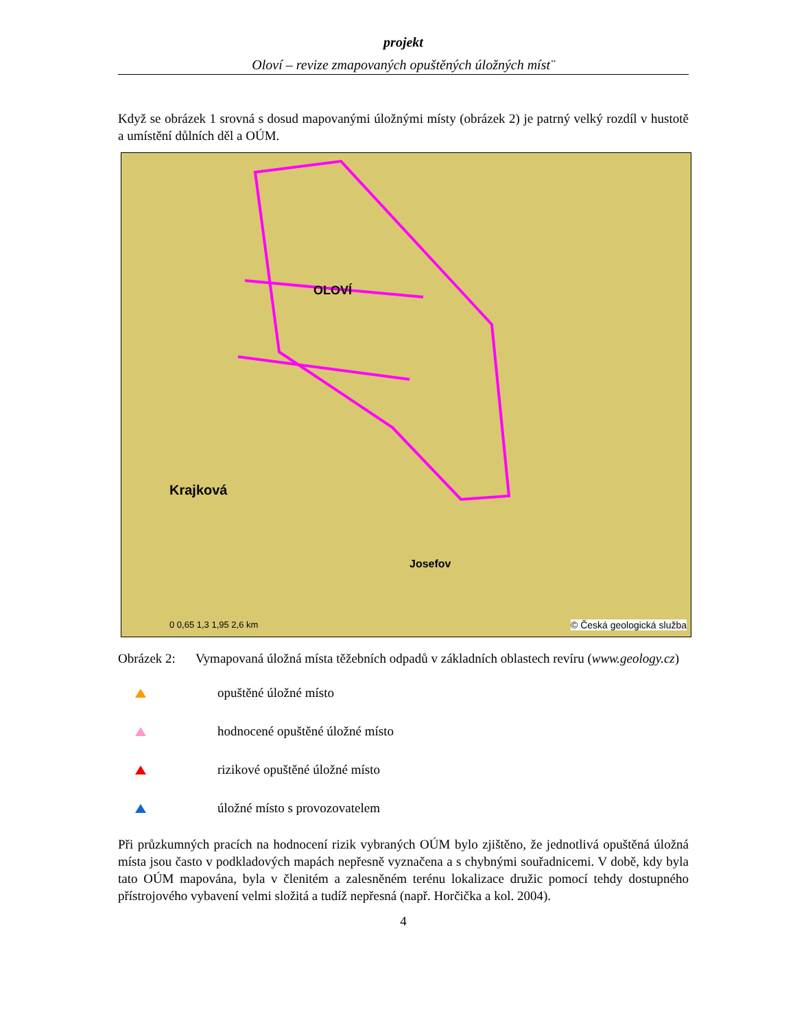projekt
Oloví – revize zmapovaných opuštěných úložných míst¨
Když se obrázek 1 srovná s dosud mapovanými úložnými místy (obrázek 2) je patrný velký rozdíl v hustotě a umístění důlních děl a OÚM.
Krajková
OLOVÍ
Josefov
0 0,65 1,3 1,95 2,6 km © Česká geologická služba
Obrázek 2: Vymapovaná úložná místa těžebních odpadů v základních oblastech revíru (www.geology.cz)
opuštěné úložné místo
hodnocené opuštěné úložné místo
rizikové opuštěné úložné místo
úložné místo s provozovatelem
Při průzkumných pracích na hodnocení rizik vybraných OÚM bylo zjištěno, že jednotlivá opuštěná úložná místa jsou často v podkladových mapách nepřesně vyznačena a s chybnými souřadnicemi. V době, kdy byla tato OÚM mapována, byla v členitém a zalesněném terénu lokalizace družic pomocí tehdy dostupného přístrojového vybavení velmi složitá a tudíž nepřesná (např. Horčička a kol. 2004).
4